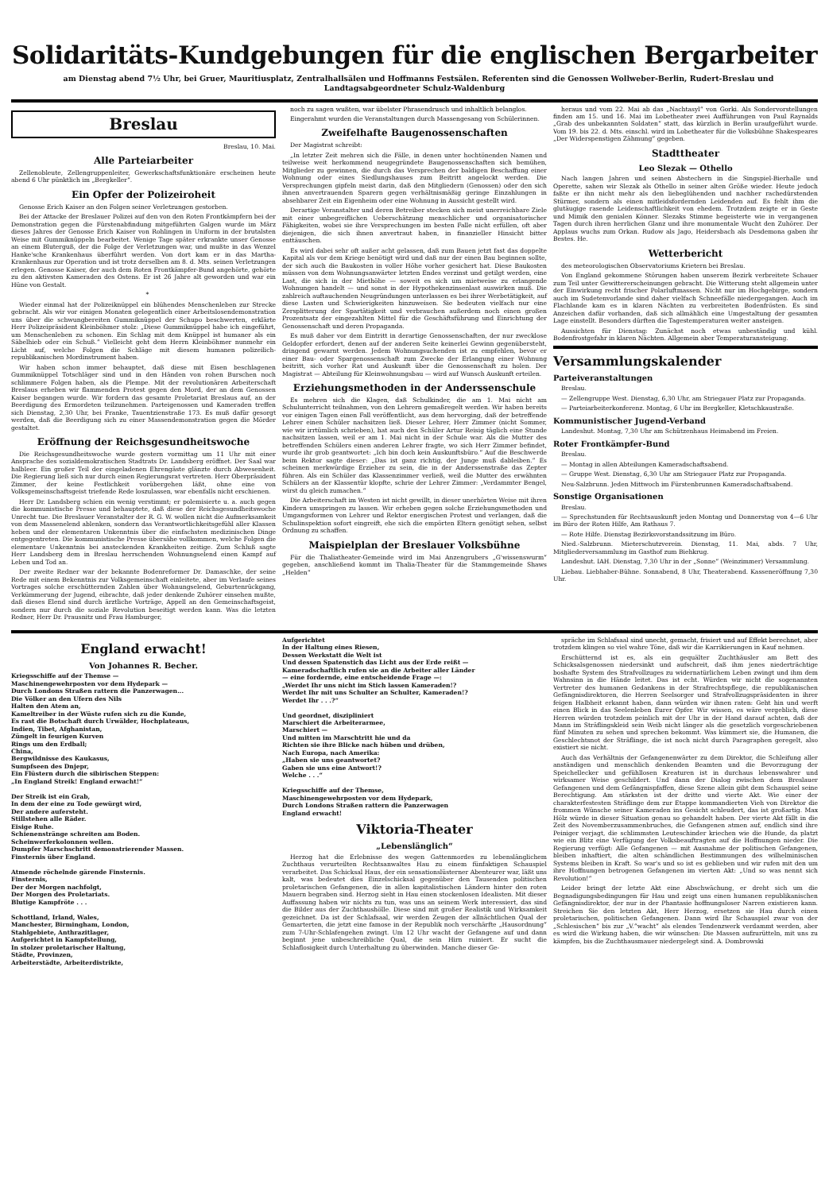Solidaritäts-Kundgebungen für die englischen Bergarbeiter
am Dienstag abend 7½ Uhr, bei Gruer, Mauritiusplatz, Zentralhallsälen und Hoffmanns Festsälen. Referenten sind die Genossen Wollweber-Berlin, Rudert-Breslau und Landtagsabgeordneter Schulz-Waldenburg
Breslau
Breslau, 10. Mai.
Alle Parteiarbeiter
Zellenobleute, Zellengruppenleiter, Gewerkschaftsfunktionäre erscheinen heute abend 6 Uhr pünktlich im „Bergkeller“.
Ein Opfer der Polizeiroheit
Genosse Erich Kaiser an den Folgen seiner Verletzungen gestorben.
Bei der Attacke der Breslauer Polizei auf den von den Roten Frontkämpfern bei der Demonstration gegen die Fürstenabfindung mitgeführten Galgen wurde im März dieses Jahres der Genosse Erich Kaiser von Rohlingen in Uniform in der brutalsten Weise mit Gummiknüppeln bearbeitet. Wenige Tage später erkrankte unser Genosse an einem Bluterguß, der die Folge der Verletzungen war, und mußte in das Wenzel Hanke'sche Krankenhaus überführt werden. Von dort kam er in das Martha-Krankenhaus zur Operation und ist trotz derselben am 8. d. Mts. seinen Verletzungen erlegen. Genosse Kaiser, der auch dem Roten Frontkämpfer-Bund angehörte, gehörte zu den aktivsten Kameraden des Ostens. Er ist 26 Jahre alt geworden und war ein Hüne von Gestalt.
*
Wieder einmal hat der Polizeiknüppel ein blühendes Menschenleben zur Strecke gebracht. Als wir vor einigen Monaten gelegentlich einer Arbeitslosendemonstration uns über die schwungbereiten Gummiknüppel der Schupo beschwerten, erklärte Herr Polizeipräsident Kleinböhmer stolz: „Diese Gummiknüppel habe ich eingeführt, um Menschenleben zu schonen. Ein Schlag mit dem Knüppel ist humaner als ein Säbelhieb oder ein Schuß.“ Vielleicht geht dem Herrn Kleinböhmer nunmehr ein Licht auf, welche Folgen die Schläge mit diesem humanen polizeilich-republikanischen Mordinstrument haben.
Wir haben schon immer behauptet, daß diese mit Eisen beschlagenen Gummiknüppel Totschläger sind und in den Händen von rohen Burschen noch schlimmere Folgen haben, als die Plempe. Mit der revolutionären Arbeiterschaft Breslaus erheben wir flammenden Protest gegen den Mord, der an dem Genossen Kaiser begangen wurde. Wir fordern das gesamte Proletariat Breslaus auf, an der Beerdigung des Ermordeten teilzunehmen. Parteigenossen und Kameraden treffen sich Dienstag, 2,30 Uhr, bei Franke, Tauentzienstraße 173. Es muß dafür gesorgt werden, daß die Beerdigung sich zu einer Massendemonstration gegen die Mörder gestaltet.
Eröffnung der Reichsgesundheitswoche
Die Reichsgesundheitswoche wurde gestern vormittag um 11 Uhr mit einer Ansprache des sozialdemokratischen Stadtrats Dr. Landsberg eröffnet. Der Saal war halbleer. Ein großer Teil der eingeladenen Ehrengäste glänzte durch Abwesenheit. Die Regierung ließ sich nur durch einen Regierungsrat vertreten. Herr Oberpräsident Zimmer, der keine Festlichkeit vorübergehen läßt, ohne eine von Volksgemeinschaftsgeist triefende Rede loszulassen, war ebenfalls nicht erschienen.
Herr Dr. Landsberg schien ein wenig verstimmt; er polemisierte u. a. auch gegen die kommunistische Presse und behauptete, daß diese der Reichsgesundheitswoche Unrecht tue. Die Breslauer Veranstalter der R. G. W. wollen nicht die Aufmerksamkeit von dem Massenelend ablenken, sondern das Verantwortlichkeitsgefühl aller Klassen heben und der elementaren Unkenntnis über die einfachsten medizinischen Dinge entgegentreten. Die kommunistische Presse übersähe vollkommen, welche Folgen die elementare Unkenntnis bei ansteckenden Krankheiten zeitige. Zum Schluß sagte Herr Landsberg dem in Breslau herrschenden Wohnungselend einen Kampf auf Leben und Tod an.
Der zweite Redner war der bekannte Bodenreformer Dr. Damaschke, der seine Rede mit einem Bekenntnis zur Volksgemeinschaft einleitete, aber im Verlaufe seines Vortrages solche erschütternden Zahlen über Wohnungselend, Geburtenrückgang, Verkümmerung der Jugend, eibrachte, daß jeder denkende Zuhörer einsehen mußte, daß dieses Elend sind durch ärztliche Vorträge, Appell an den Gemeinschaftsgeist, sondern nur durch die soziale Revolution beseitigt werden kann. Was die letzten Redner, Herr Dr. Prausnitz und Frau Hamburger,
noch zu sagen wußten, war übelster Phrasendrusch und inhaltlich belanglos.
Eingerahmt wurden die Veranstaltungen durch Massengesang von Schülerinnen.
Zweifelhafte Baugenossenschaften
Der Magistrat schreibt:
„In letzter Zeit mehren sich die Fälle, in denen unter hochtönenden Namen und teilweise weit herkommend neugegründete Baugenossenschaften sich bemühen, Mitglieder zu gewinnen, die durch das Versprechen der baldigen Beschaffung einer Wohnung oder eines Siedlungshauses zum Beitritt angelockt werden. Die Versprechungen gipfeln meist darin, daß den Mitgliedern (Genossen) oder den sich ihnen anvertrauenden Sparern gegen verhältnismäßig geringe Einzahlungen in absehbarer Zeit ein Eigenheim oder eine Wohnung in Aussicht gestellt wird.
Derartige Veranstalter und deren Betreiber stecken sich meist unerreichbare Ziele mit einer unbegreiflichen Ueberschätzung menschlicher und organisatorischer Fähigkeiten, wobei sie ihre Versprechungen im besten Falle nicht erfüllen, oft aber diejenigen, die sich ihnen anvertraut haben, in finanzieller Hinsicht bitter enttäuschen.
Es wird dabei sehr oft außer acht gelassen, daß zum Bauen jetzt fast das doppelte Kapital als vor dem Kriege benötigt wird und daß nur der einen Bau beginnen sollte, der sich auch die Baukosten in voller Höhe vorher gesichert hat. Diese Baukosten müssen von dem Wohnungsanwärter letzten Endes verzinst und getilgt werden, eine Last, die sich in der Miethöhe — soweit es sich um mietweise zu erlangende Wohnungen handelt — und sonst in der Hypothekenzinsenlast auswirken muß. Die zahlreich auftauchenden Neugründungen unterlassen es bei ihrer Werbetätigkeit, auf diese Lasten und Schwierigkeiten hinzuweisen. Sie bedeuten vielfach nur eine Zersplitterung der Spartätigkeit und verbrauchen außerdem noch einen großen Prozentsatz der eingezahlten Mittel für die Geschäftsführung und Einrichtung der Genossenschaft und deren Propaganda.
Es muß daher vor dem Eintritt in derartige Genossenschaften, der nur zwecklose Geldopfer erfordert, denen auf der anderen Seite keinerlei Gewinn gegenübersteht, dringend gewarnt werden. Jedem Wohnungsuchenden ist zu empfehlen, bevor er einer Bau- oder Spargenossenschaft zum Zwecke der Erlangung einer Wohnung beitritt, sich vorher Rat und Auskunft über die Genossenschaft zu holen. Der Magistrat — Abteilung für Kleinwohnungsbau — wird auf Wunsch Auskunft erteilen.
Erziehungsmethoden in der Anderssenschule
Es mehren sich die Klagen, daß Schulkinder, die am 1. Mai nicht am Schulunterricht teilnahmen, von den Lehrern gemaßregelt werden. Wir haben bereits vor einigen Tagen einen Fall veröffentlicht, aus dem hervorging, daß der betreffende Lehrer einen Schüler nachsitzen ließ. Dieser Lehrer, Herr Zimmer (nicht Sommer, wie wir irrtümlich schrieben), hat auch den Schüler Artur Reisig täglich eine Stunde nachsitzen lassen, weil er am 1. Mai nicht in der Schule war. Als die Mutter des betreffenden Schülers einen anderen Lehrer fragte, wo sich Herr Zimmer befindet, wurde ihr grob geantwortet: „Ich bin doch kein Auskunftsbüro.“ Auf die Beschwerde beim Rektor sagte dieser: „Das ist ganz richtig, der Junge muß dableiben.“ Es scheinen merkwürdige Erzieher zu sein, die in der Anderssenstraße das Zepter führen. Als ein Schüler das Klassenzimmer verließ, weil die Mutter des erwähnten Schülers an der Klassentür klopfte, schrie der Lehrer Zimmer: „Verdammter Bengel, wirst du gleich zumachen.“
Die Arbeiterschaft im Westen ist nicht gewillt, in dieser unerhörten Weise mit ihren Kindern umspringen zu lassen. Wir erheben gegen solche Erziehungsmethoden und Umgangsformen von Lehrer und Rektor energischen Protest und verlangen, daß die Schulinspektion sofort eingreift, ehe sich die empörten Eltern genötigt sehen, selbst Ordnung zu schaffen.
Maispielplan der Breslauer Volksbühne
Für die Thaliatheater-Gemeinde wird im Mai Anzengrubers „G'wissenswurm“ gegeben, anschließend kommt im Thalia-Theater für die Stammgemeinde Shaws „Helden“
heraus und vom 22. Mai ab das „Nachtasyl“ von Gorki. Als Sondervorstellungen finden am 15. und 16. Mai im Lobetheater zwei Aufführungen von Paul Raynalds „Grab des unbekannten Soldaten“ statt, das kürzlich in Berlin uraufgeführt wurde. Vom 19. bis 22. d. Mts. einschl. wird im Lobetheater für die Volksbühne Shakespeares „Der Widerspenstigen Zähmung“ gegeben.
Stadttheater
Leo Slezak — Othello
Nach langen Jahren und seinen Abstechern in die Singspiel-Bierhalle und Operette, sahen wir Slezak als Othello in seiner alten Größe wieder. Heute jedoch faßte er ihn nicht mehr als den liebeglühenden und nachher rachedürstenden Stürmer, sondern als einen mitleidsfordernden Leidenden auf. Es fehlt ihm die glutäugige rasende Leidenschaftlichkeit von ehedem. Trotzdem zeigte er in Geste und Mimik den genialen Könner. Slezaks Stimme begeisterte wie in vergangenen Tagen durch ihren herrlichen Glanz und ihre monumentale Wucht den Zuhörer. Der Applaus wuchs zum Orkan. Rudow als Jago, Heidersbach als Desdemona gaben ihr Bestes. He.
Wetterbericht
des meteorologischen Observatoriums Krietern bei Breslau.
Von England gekommene Störungen haben unserem Bezirk verbreitete Schauer zum Teil unter Gewittererscheinungen gebracht. Die Witterung steht allgemein unter der Einwirkung recht frischer Polarluftmassen. Nicht nur im Hochgebirge, sondern auch im Sudetenvorlande sind daher vielfach Schneefälle niedergegangen. Auch im Flachlande kam es in klaren Nächten zu verbreiteten Bodenfrösten. Es sind Anzeichen dafür vorhanden, daß sich allmählich eine Umgestaltung der gesamten Lage einstellt. Besonders dürften die Tagestemperaturen weiter ansteigen.
Aussichten für Dienstag: Zunächst noch etwas unbeständig und kühl. Bodenfrostgefahr in klaren Nächten. Allgemein aber Temperaturansteigung.
Versammlungskalender
Parteiveranstaltungen
Breslau.
— Zellengruppe West. Dienstag, 6,30 Uhr, am Striegauer Platz zur Propaganda.
— Parteiarbeiterkonferenz. Montag, 6 Uhr im Bergkeller, Kletschkaustraße.
Kommunistischer Jugend-Verband
Landeshut. Montag, 7,30 Uhr am Schützenhaus Heimabend im Freien.
Roter Frontkämpfer-Bund
Breslau.
— Montag in allen Abteilungen Kameradschaftsabend.
— Gruppe West. Dienstag, 6,30 Uhr am Striegauer Platz zur Propaganda.
Neu-Salzbrunn. Jeden Mittwoch im Fürstenbrunnen Kameradschaftsabend.
Sonstige Organisationen
Breslau.
— Sprechstunden für Rechtsauskunft jeden Montag und Donnerstag von 4—6 Uhr im Büro der Roten Hilfe, Am Rathaus 7.
— Rote Hilfe. Dienstag Bezirksvorstandssitzung im Büro.
Nied.-Salzbrunn. Mieterschutzverein. Dienstag, 11. Mai, abds. 7 Uhr, Mitgliederversammlung im Gasthof zum Biehkrug.
Landeshut. IAH. Dienstag, 7,30 Uhr in der „Sonne“ (Weinzimmer) Versammlung.
Liebau. Liebhaber-Bühne. Sonnabend, 8 Uhr, Theaterabend. Kasseneröffnung 7,30 Uhr.
England erwacht!
Von Johannes R. Becher.
Kriegsschiffe auf der Themse —
Maschinengewehrposten vor dem Hydepark —
Durch Londons Straßen rattern die Panzerwagen...
Die Völker an den Ufern des Nils
Halten den Atem an,
Kameltreiber in der Wüste rufen sich zu die Kunde,
Es rast die Botschaft durch Urwälder, Hochplateaus,
Indien, Tibet, Afghanistan,
Züngelt in feurigen Kurven
Rings um den Erdball;
China,
Bergwildnisse des Kaukasus,
Sumpfseen des Dnjepr,
Ein Flüstern durch die sibirischen Steppen:
„In England Streik! England erwacht!“
Der Streik ist ein Grab,
In dem der eine zu Tode gewürgt wird,
Der andere aufersteht.
Stillstehen alle Räder.
Eisige Ruhe.
Schienenstränge schreiten am Boden.
Scheinwerferkolonnen wellen.
Dumpfer Marschschritt demonstrierender Massen.
Finsternis über England.
Atmende röchelnde gärende Finsternis.
Finsternis,
Der der Morgen nachfolgt,
Der Morgen des Proletariats.
Blutige Kampfröte . . .
Schottland, Irland, Wales,
Manchester, Birmingham, London,
Stahlgebiete, Anthrazitlager,
Aufgerichtet in Kampfstellung,
In stolzer proletarischer Haltung,
Städte, Provinzen,
Arbeiterstädte, Arbeiterdistrikte,
Aufgerichtet
In der Haltung eines Riesen,
Dessen Werkstatt die Welt ist
Und dessen Spatenstich das Licht aus der Erde reißt —
Kameradschaftlich rufen sie an die Arbeiter aller Länder
— eine fordernde, eine entscheidende Frage —:
„Werdet Ihr uns nicht im Stich lassen Kameraden!?
Werdet Ihr mit uns Schulter an Schulter, Kameraden!?
Werdet Ihr . . .?“
Und geordnet, diszipliniert
Marschiert die Arbeiterarmee,
Marschiert —
Und mitten im Marschtritt hie und da
Richten sie ihre Blicke nach hüben und drüben,
Nach Europa, nach Amerika:
„Haben sie uns geantwortet?
Gaben sie uns eine Antwort!?
Welche . . .“
Kriegsschiffe auf der Themse,
Maschinengewehrposten vor dem Hydepark,
Durch Londons Straßen rattern die Panzerwagen
England erwacht!
Viktoria-Theater
„Lebenslänglich“
Herzog hat die Erlebnisse des wegen Gattenmordes zu lebenslänglichem Zuchthaus verurteilten Rechtsanwaltes Hau zu einem fünfaktigen Schauspiel verarbeitet. Das Schicksal Haus, der ein sensationslüsterner Abenteurer war, läßt uns kalt, was bedeutet dies Einzelschicksal gegenüber den Tausenden politischen proletarischen Gefangenen, die in allen kapitalistischen Ländern hinter den roten Mauern begraben sind. Herzog sieht in Hau einen stockenlosen Idealisten. Mit dieser Auffassung haben wir nichts zu tun, was uns an seinem Werk interessiert, das sind die Bilder aus der Zuchthaushölle. Diese sind mit großer Realistik und Wirksamkeit gezeichnet. Da ist der Schlafsaal, wir werden Zeugen der allnächtlichen Qual der Gemarterten, die jetzt eine famose in der Republik noch verschärfte „Hausordnung“ zum 7-Uhr-Schlafengehen zwingt. Um 12 Uhr wacht der Gefangene auf und dann beginnt jene unbeschreibliche Qual, die sein Hirn ruiniert. Er sucht die Schlaflosigkeit durch Unterhaltung zu überwinden. Manche dieser Ge-
spräche im Schlafsaal sind unecht, gemacht, frisiert und auf Effekt berechnet, aber trotzdem klingen so viel wahre Töne, daß wir die Karrikierungen in Kauf nehmen.
Erschütternd ist es, als ein gequälter Zuchthäusler am Bett des Schicksalsgenossen niedersinkt und aufschreit, daß ihm jenes niederträchtige boshafte System des Strafvollzuges zu widernatürlichem Leben zwingt und ihm dem Wahnsinn in die Hände leitet. Das ist echt. Würden wir nicht die sogenannten Vertreter des humanen Gedankens in der Strafrechtspflege, die republikanischen Gefängnisdirektoren, die Herren Seelsorger und Strafvollzugspräsidenten in ihrer feigen Halbheit erkannt haben, dann würden wir ihnen raten: Geht hin und werft einen Blick in das Seelenleben Eurer Opfer. Wir wissen, es wäre vergeblich, diese Herren würden trotzdem peinlich mit der Uhr in der Hand darauf achten, daß der Mann im Sträflingskleid sein Weib nicht länger als die gesetzlich vorgeschriebenen fünf Minuten zu sehen und sprechen bekommt. Was kümmert sie, die Humanen, die Geschlechtsnot der Sträflinge, die ist noch nicht durch Paragraphen geregelt, also existiert sie nicht.
Auch das Verhältnis der Gefangenenwärter zu dem Direktor, die Schleifung aller anständigen und menschlich denkenden Beamten und die Bevorzugung der Speichellecker und gefühllosen Kreaturen ist in durchaus lebenswahrer und wirksamer Weise geschildert. Und dann der Dialog zwischen dem Breslauer Gefangenen und dem Gefängnispfaffen, diese Szene allein gibt dem Schauspiel seine Berechtigung. Am stärksten ist der dritte und vierte Akt. Wie einer der charakterfestesten Sträflinge dem zur Etappe kommandierten Vieh von Direktor die frommen Wünsche seiner Kameraden ins Gesicht schleudert, das ist großartig. Max Hölz würde in dieser Situation genau so gehandelt haben. Der vierte Akt fällt in die Zeit des Novemberzusammenbruches, die Gefangenen atmen auf, endlich sind ihre Peiniger verjagt, die schlimmsten Leuteschinder kriechen wie die Hunde, da platzt wie ein Blitz eine Verfügung der Volksbeauftragten auf die Hoffnungen nieder. Die Regierung verfügt: Alle Gefangenen — mit Ausnahme der politischen Gefangenen, bleiben inhaftiert, die alten schändlichen Bestimmungen des wilhelminischen Systems bleiben in Kraft. So war's und so ist es geblieben und wir rufen mit den um ihre Hoffnungen betrogenen Gefangenen im vierten Akt: „Und so was nennt sich Revolution!“
Leider bringt der letzte Akt eine Abschwächung, er dreht sich um die Begnadigungsbedingungen für Hau und zeigt uns einen humanen republikanischen Gefängnisdirektor, der nur in der Phantasie hoffnungsloser Narren existieren kann. Streichen Sie den letzten Akt, Herr Herzog, ersetzen sie Hau durch einen proletarischen, politischen Gefangenen. Dann wird Ihr Schauspiel zwar von der „Schlesischen“ bis zur „V.“wacht“ als elendes Tendenzwerk verdammt werden, aber es wird die Wirkung haben, die wir wünschen: Die Massen aufzurütteln, mit uns zu kämpfen, bis die Zuchthausmauer niedergelegt sind. A. Dombrowski